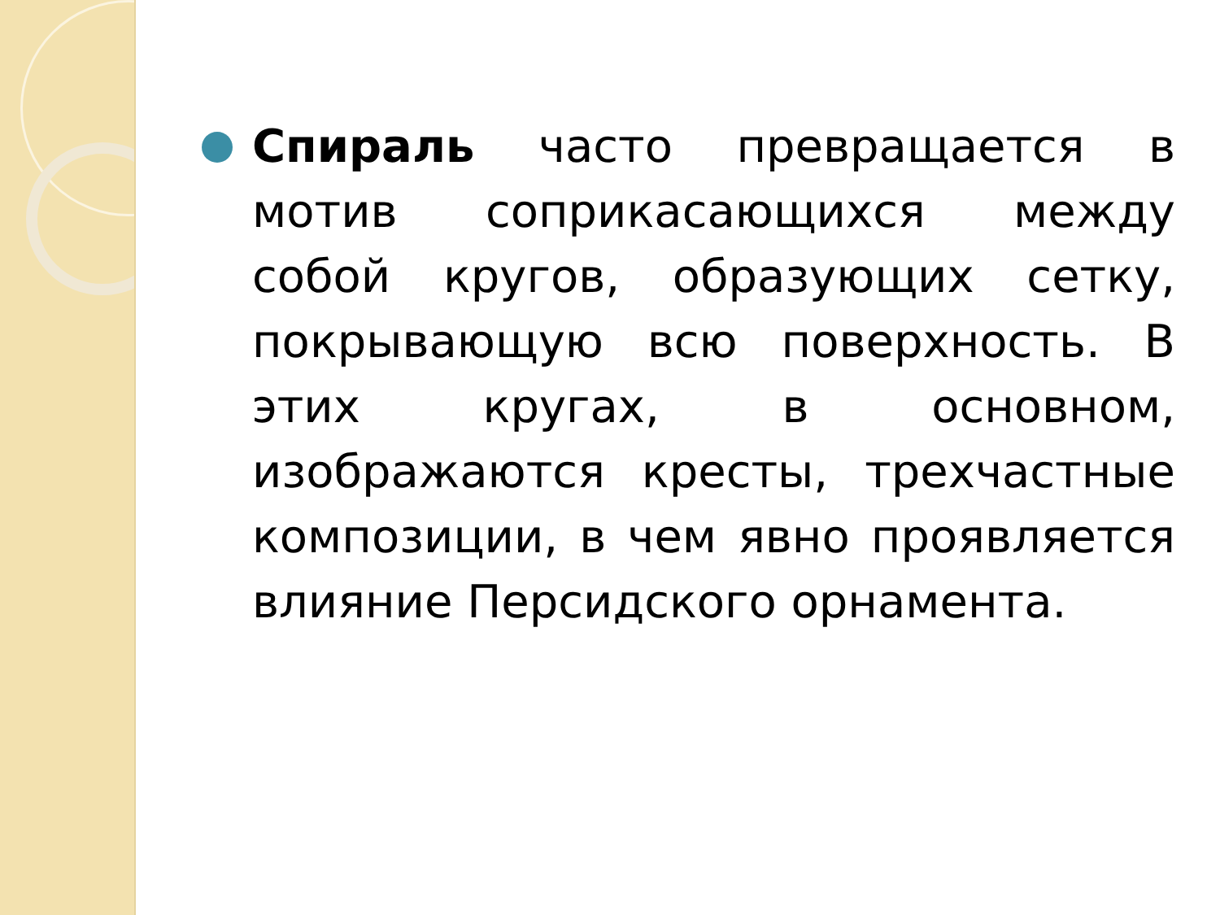Спираль часто превращается в мотив соприкасающихся между собой кругов, образующих сетку, покрывающую всю поверхность. В этих кругах, в основном, изображаются кресты, трехчастные композиции, в чем явно проявляется влияние Персидского орнамента.